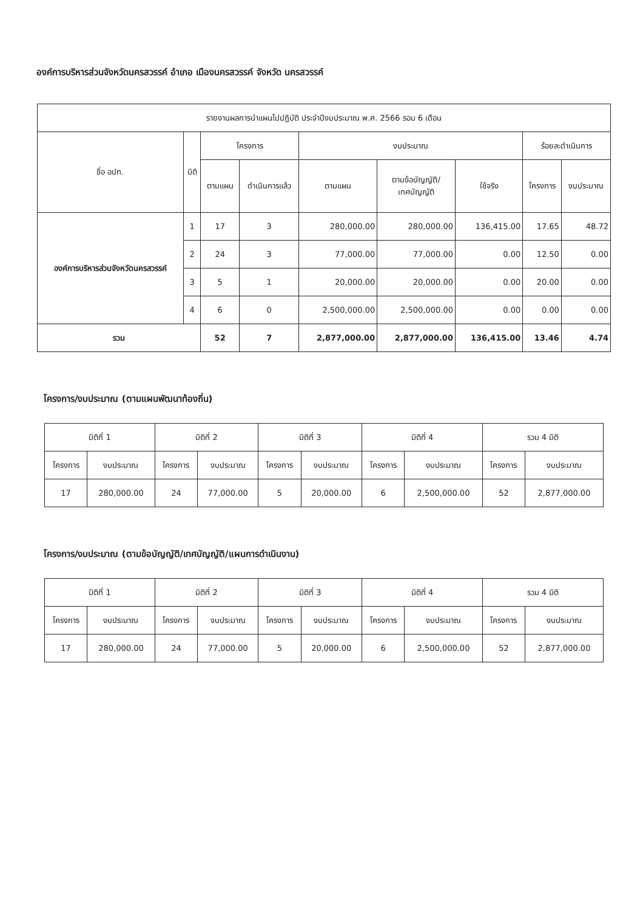องค์การบริหารส่วนจังหวัดนครสวรรค์ อำเภอ เมืองนครสวรรค์ จังหวัด นครสวรรค์
| รายงานผลการนำแผนไปปฏิบัติ ประจำปีงบประมาณ พ.ศ. 2566 รอบ 6 เดือน | | | | | | | | |
| --- | --- | --- | --- | --- | --- | --- | --- | --- |
| ชื่อ อปท. | มิติ | โครงการ | | งบประมาณ | | | ร้อยละดำเนินการ | |
| | | ตามแผน | ดำเนินการแล้ว | ตามแผน | ตามข้อบัญญัติ/ เทศบัญญัติ | ใช้จริง | โครงการ | งบประมาณ |
| องค์การบริหารส่วนจังหวัดนครสวรรค์ | 1 | 17 | 3 | 280,000.00 | 280,000.00 | 136,415.00 | 17.65 | 48.72 |
| | 2 | 24 | 3 | 77,000.00 | 77,000.00 | 0.00 | 12.50 | 0.00 |
| | 3 | 5 | 1 | 20,000.00 | 20,000.00 | 0.00 | 20.00 | 0.00 |
| | 4 | 6 | 0 | 2,500,000.00 | 2,500,000.00 | 0.00 | 0.00 | 0.00 |
| รวม | | 52 | 7 | 2,877,000.00 | 2,877,000.00 | 136,415.00 | 13.46 | 4.74 |
โครงการ/งบประมาณ (ตามแผนพัฒนาท้องถิ่น)
| มิติที่ 1 | | มิติที่ 2 | | มิติที่ 3 | | มิติที่ 4 | | รวม 4 มิติ | |
| --- | --- | --- | --- | --- | --- | --- | --- | --- | --- |
| โครงการ | งบประมาณ | โครงการ | งบประมาณ | โครงการ | งบประมาณ | โครงการ | งบประมาณ | โครงการ | งบประมาณ |
| 17 | 280,000.00 | 24 | 77,000.00 | 5 | 20,000.00 | 6 | 2,500,000.00 | 52 | 2,877,000.00 |
โครงการ/งบประมาณ (ตามข้อบัญญัติ/เทศบัญญัติ/แผนการดำเนินงาน)
| มิติที่ 1 | | มิติที่ 2 | | มิติที่ 3 | | มิติที่ 4 | | รวม 4 มิติ | |
| --- | --- | --- | --- | --- | --- | --- | --- | --- | --- |
| โครงการ | งบประมาณ | โครงการ | งบประมาณ | โครงการ | งบประมาณ | โครงการ | งบประมาณ | โครงการ | งบประมาณ |
| 17 | 280,000.00 | 24 | 77,000.00 | 5 | 20,000.00 | 6 | 2,500,000.00 | 52 | 2,877,000.00 |